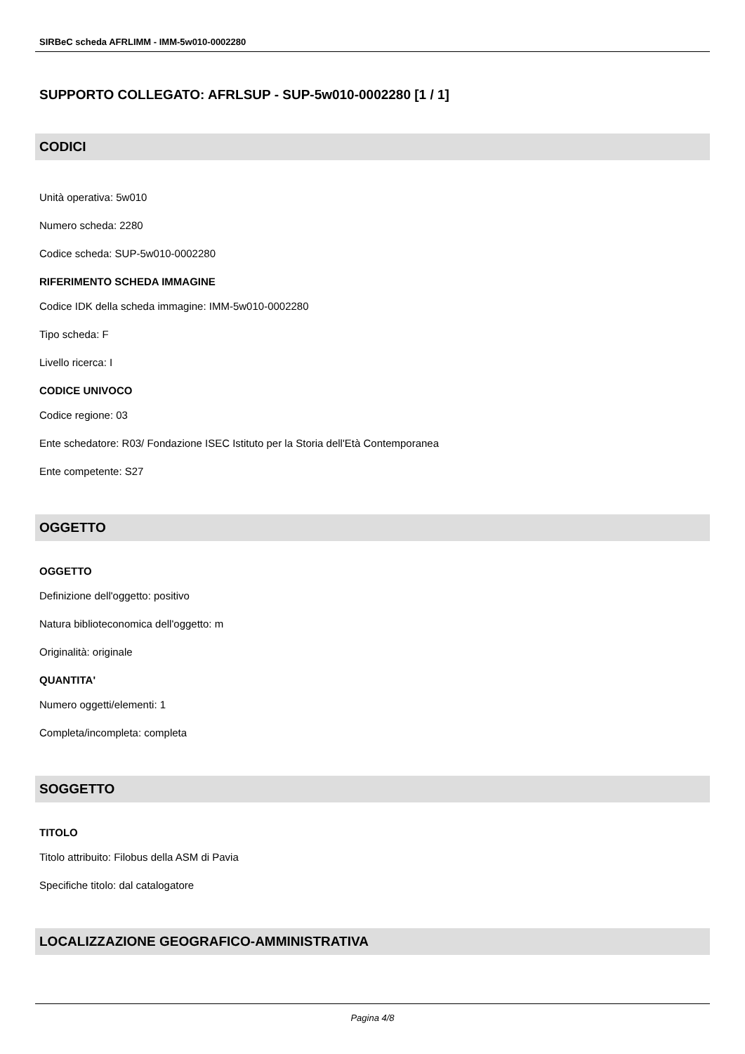SIRBeC scheda AFRLIMM - IMM-5w010-0002280
SUPPORTO COLLEGATO: AFRLSUP - SUP-5w010-0002280 [1 / 1]
CODICI
Unità operativa: 5w010
Numero scheda: 2280
Codice scheda: SUP-5w010-0002280
RIFERIMENTO SCHEDA IMMAGINE
Codice IDK della scheda immagine: IMM-5w010-0002280
Tipo scheda: F
Livello ricerca: I
CODICE UNIVOCO
Codice regione: 03
Ente schedatore: R03/ Fondazione ISEC Istituto per la Storia dell'Età Contemporanea
Ente competente: S27
OGGETTO
OGGETTO
Definizione dell'oggetto: positivo
Natura biblioteconomica dell'oggetto: m
Originalità: originale
QUANTITA'
Numero oggetti/elementi: 1
Completa/incompleta: completa
SOGGETTO
TITOLO
Titolo attribuito: Filobus della ASM di Pavia
Specifiche titolo: dal catalogatore
LOCALIZZAZIONE GEOGRAFICO-AMMINISTRATIVA
Pagina 4/8